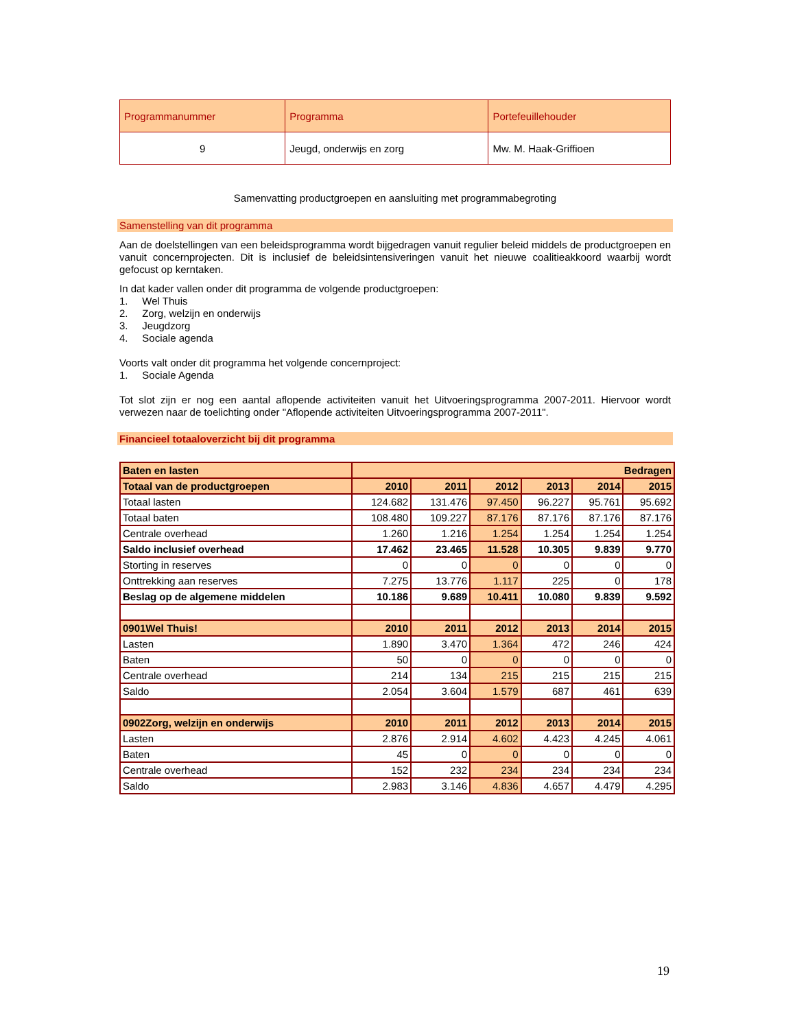| Programmanummer | Programma | Portefeuillehouder |
| 9 | Jeugd, onderwijs en zorg | Mw. M. Haak-Griffioen |
Samenvatting productgroepen en aansluiting met programmabegroting
Samenstelling van dit programma
Aan de doelstellingen van een beleidsprogramma wordt bijgedragen vanuit regulier beleid middels de productgroepen en vanuit concernprojecten. Dit is inclusief de beleidsintensiveringen vanuit het nieuwe coalitieakkoord waarbij wordt gefocust op kerntaken.
In dat kader vallen onder dit programma de volgende productgroepen:
1. Wel Thuis
2. Zorg, welzijn en onderwijs
3. Jeugdzorg
4. Sociale agenda
Voorts valt onder dit programma het volgende concernproject:
1. Sociale Agenda
Tot slot zijn er nog een aantal aflopende activiteiten vanuit het Uitvoeringsprogramma 2007-2011. Hiervoor wordt verwezen naar de toelichting onder "Aflopende activiteiten Uitvoeringsprogramma 2007-2011".
Financieel totaaloverzicht bij dit programma
| Baten en lasten | Bedragen | | | | | |
| --- | --- | --- | --- | --- | --- | --- |
| Totaal van de productgroepen | 2010 | 2011 | 2012 | 2013 | 2014 | 2015 |
| Totaal lasten | 124.682 | 131.476 | 97.450 | 96.227 | 95.761 | 95.692 |
| Totaal baten | 108.480 | 109.227 | 87.176 | 87.176 | 87.176 | 87.176 |
| Centrale overhead | 1.260 | 1.216 | 1.254 | 1.254 | 1.254 | 1.254 |
| Saldo inclusief overhead | 17.462 | 23.465 | 11.528 | 10.305 | 9.839 | 9.770 |
| Storting in reserves | 0 | 0 | 0 | 0 | 0 | 0 |
| Onttrekking aan reserves | 7.275 | 13.776 | 1.117 | 225 | 0 | 178 |
| Beslag op de algemene middelen | 10.186 | 9.689 | 10.411 | 10.080 | 9.839 | 9.592 |
| 0901Wel Thuis! | 2010 | 2011 | 2012 | 2013 | 2014 | 2015 |
| Lasten | 1.890 | 3.470 | 1.364 | 472 | 246 | 424 |
| Baten | 50 | 0 | 0 | 0 | 0 | 0 |
| Centrale overhead | 214 | 134 | 215 | 215 | 215 | 215 |
| Saldo | 2.054 | 3.604 | 1.579 | 687 | 461 | 639 |
| 0902Zorg, welzijn en onderwijs | 2010 | 2011 | 2012 | 2013 | 2014 | 2015 |
| Lasten | 2.876 | 2.914 | 4.602 | 4.423 | 4.245 | 4.061 |
| Baten | 45 | 0 | 0 | 0 | 0 | 0 |
| Centrale overhead | 152 | 232 | 234 | 234 | 234 | 234 |
| Saldo | 2.983 | 3.146 | 4.836 | 4.657 | 4.479 | 4.295 |
19